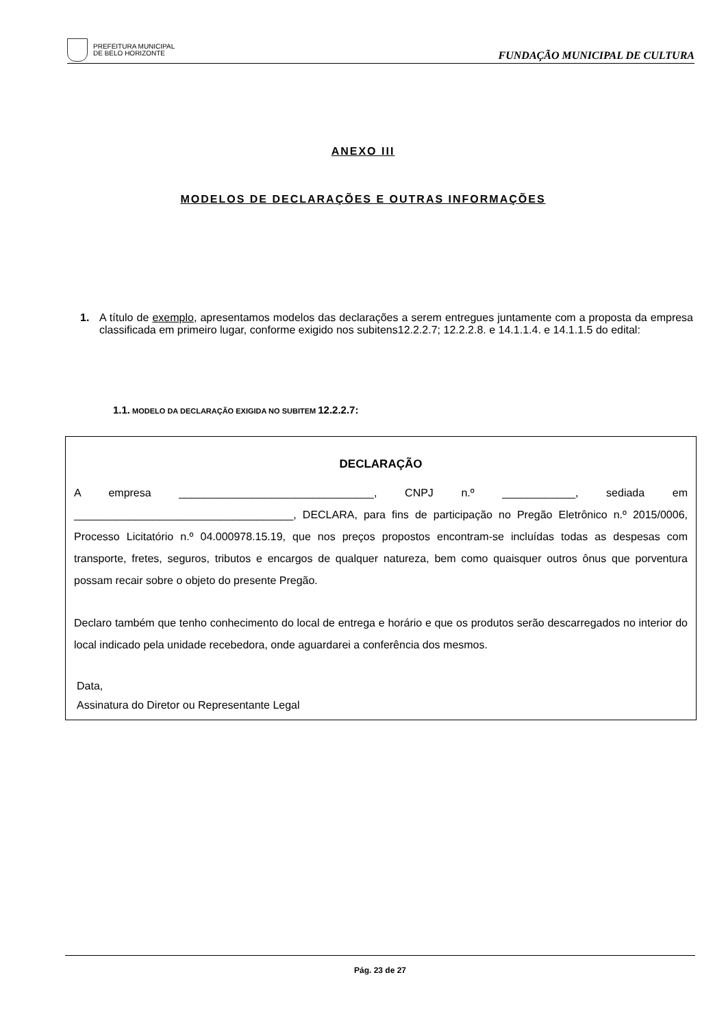PREFEITURA MUNICIPAL
DE BELO HORIZONTE
FUNDAÇÃO MUNICIPAL DE CULTURA
ANEXO III
MODELOS DE DECLARAÇÕES E OUTRAS INFORMAÇÕES
1. A título de exemplo, apresentamos modelos das declarações a serem entregues juntamente com a proposta da empresa classificada em primeiro lugar, conforme exigido nos subitens12.2.2.7; 12.2.2.8. e 14.1.1.4. e 14.1.1.5 do edital:
1.1. MODELO DA DECLARAÇÃO EXIGIDA NO SUBITEM 12.2.2.7:
DECLARAÇÃO
A empresa ________________________________, CNPJ n.º ____________, sediada em ____________________________________, DECLARA, para fins de participação no Pregão Eletrônico n.º 2015/0006, Processo Licitatório n.º 04.000978.15.19, que nos preços propostos encontram-se incluídas todas as despesas com transporte, fretes, seguros, tributos e encargos de qualquer natureza, bem como quaisquer outros ônus que porventura possam recair sobre o objeto do presente Pregão.
Declaro também que tenho conhecimento do local de entrega e horário e que os produtos serão descarregados no interior do local indicado pela unidade recebedora, onde aguardarei a conferência dos mesmos.
Data,
Assinatura do Diretor ou Representante Legal
Pág. 23 de 27